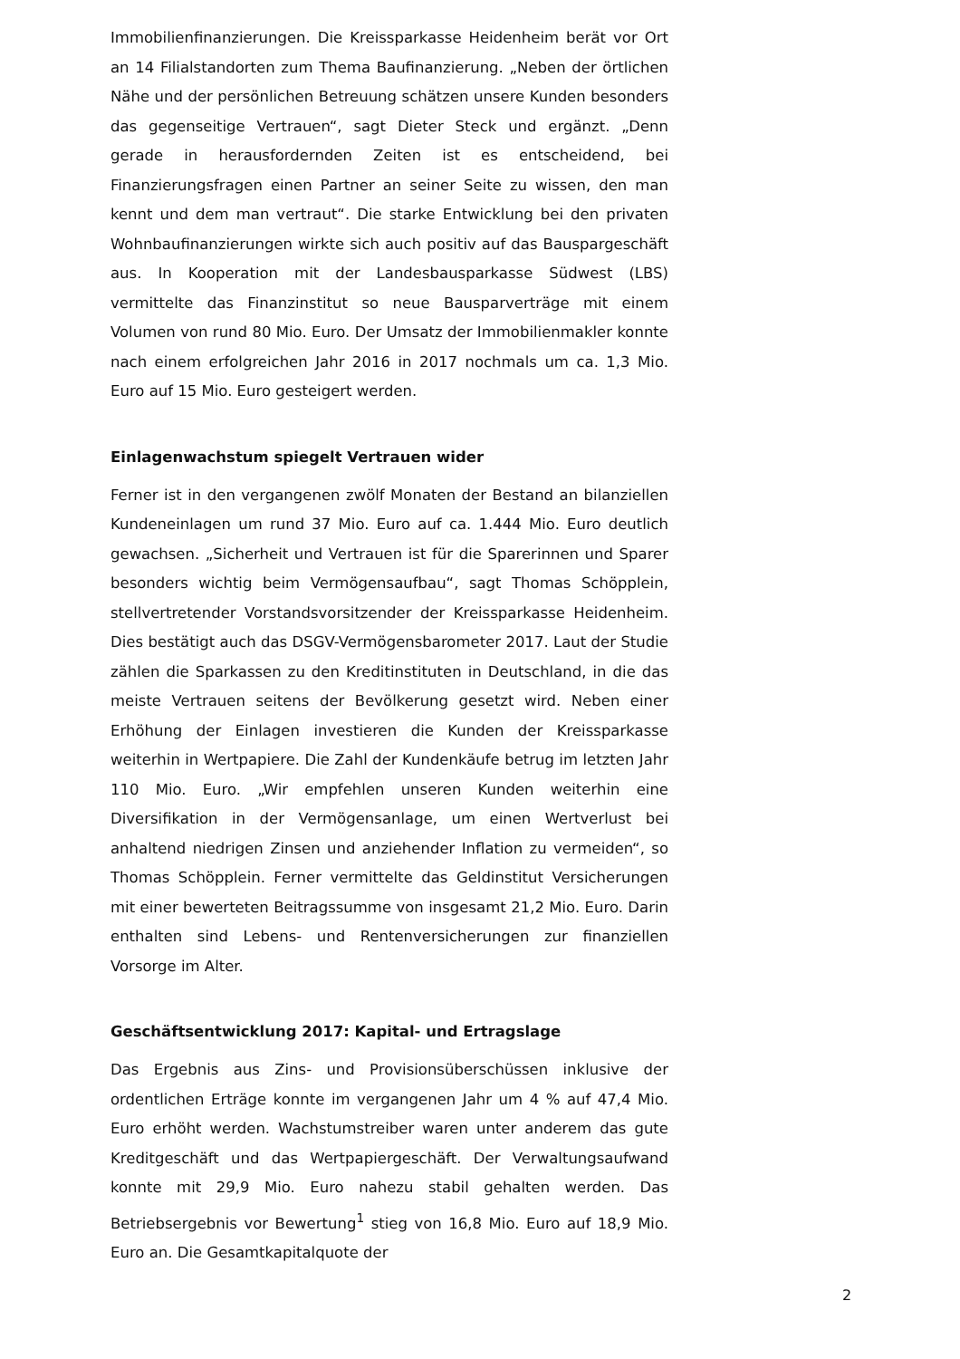Immobilienfinanzierungen. Die Kreissparkasse Heidenheim berät vor Ort an 14 Filialstandorten zum Thema Baufinanzierung. „Neben der örtlichen Nähe und der persönlichen Betreuung schätzen unsere Kunden besonders das gegenseitige Vertrauen“, sagt Dieter Steck und ergänzt. „Denn gerade in herausfordernden Zeiten ist es entscheidend, bei Finanzierungsfragen einen Partner an seiner Seite zu wissen, den man kennt und dem man vertraut“. Die starke Entwicklung bei den privaten Wohnbaufinanzierungen wirkte sich auch positiv auf das Bauspargeschäft aus. In Kooperation mit der Landesbausparkasse Südwest (LBS) vermittelte das Finanzinstitut so neue Bausparverträge mit einem Volumen von rund 80 Mio. Euro. Der Umsatz der Immobilienmakler konnte nach einem erfolgreichen Jahr 2016 in 2017 nochmals um ca. 1,3 Mio. Euro auf 15 Mio. Euro gesteigert werden.
Einlagenwachstum spiegelt Vertrauen wider
Ferner ist in den vergangenen zwölf Monaten der Bestand an bilanziellen Kundeneinlagen um rund 37 Mio. Euro auf ca. 1.444 Mio. Euro deutlich gewachsen. „Sicherheit und Vertrauen ist für die Sparerinnen und Sparer besonders wichtig beim Vermögensaufbau“, sagt Thomas Schöpplein, stellvertretender Vorstandsvorsitzender der Kreissparkasse Heidenheim. Dies bestätigt auch das DSGV-Vermögensbarometer 2017. Laut der Studie zählen die Sparkassen zu den Kreditinstituten in Deutschland, in die das meiste Vertrauen seitens der Bevölkerung gesetzt wird. Neben einer Erhöhung der Einlagen investieren die Kunden der Kreissparkasse weiterhin in Wertpapiere. Die Zahl der Kundenkäufe betrug im letzten Jahr 110 Mio. Euro. „Wir empfehlen unseren Kunden weiterhin eine Diversifikation in der Vermögensanlage, um einen Wertverlust bei anhaltend niedrigen Zinsen und anziehender Inflation zu vermeiden“, so Thomas Schöpplein. Ferner vermittelte das Geldinstitut Versicherungen mit einer bewerteten Beitragssumme von insgesamt 21,2 Mio. Euro. Darin enthalten sind Lebens- und Rentenversicherungen zur finanziellen Vorsorge im Alter.
Geschäftsentwicklung 2017: Kapital- und Ertragslage
Das Ergebnis aus Zins- und Provisionsüberschüssen inklusive der ordentlichen Erträge konnte im vergangenen Jahr um 4 % auf 47,4 Mio. Euro erhöht werden. Wachstumstreiber waren unter anderem das gute Kreditgeschäft und das Wertpapiergeschäft. Der Verwaltungsaufwand konnte mit 29,9 Mio. Euro nahezu stabil gehalten werden. Das Betriebsergebnis vor Bewertung<sup>1</sup> stieg von 16,8 Mio. Euro auf 18,9 Mio. Euro an. Die Gesamtkapitalquote der
2